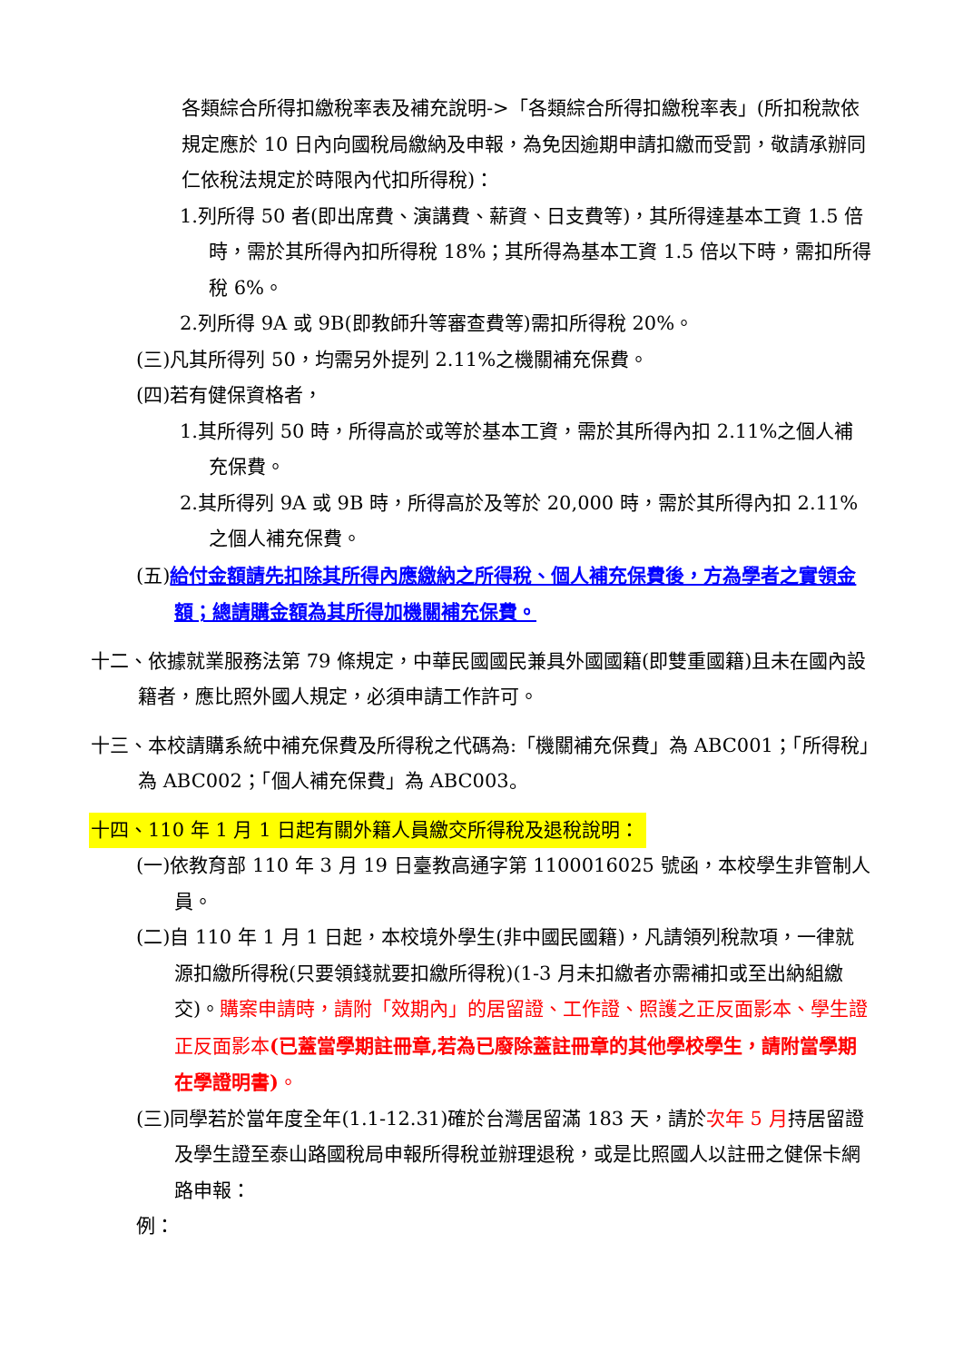各類綜合所得扣繳稅率表及補充說明->「各類綜合所得扣繳稅率表」(所扣稅款依規定應於 10 日內向國稅局繳納及申報，為免因逾期申請扣繳而受罰，敬請承辦同仁依稅法規定於時限內代扣所得稅)：
1.列所得 50 者(即出席費、演講費、薪資、日支費等)，其所得達基本工資 1.5 倍時，需於其所得內扣所得稅 18%；其所得為基本工資 1.5 倍以下時，需扣所得稅 6%。
2.列所得 9A 或 9B(即教師升等審查費等)需扣所得稅 20%。
(三)凡其所得列 50，均需另外提列 2.11%之機關補充保費。
(四)若有健保資格者，
1.其所得列 50 時，所得高於或等於基本工資，需於其所得內扣 2.11%之個人補充保費。
2.其所得列 9A 或 9B 時，所得高於及等於 20,000 時，需於其所得內扣 2.11%之個人補充保費。
(五)給付金額請先扣除其所得內應繳納之所得稅、個人補充保費後，方為學者之實領金額；總請購金額為其所得加機關補充保費。
十二、依據就業服務法第 79 條規定，中華民國國民兼具外國國籍(即雙重國籍)且未在國內設籍者，應比照外國人規定，必須申請工作許可。
十三、本校請購系統中補充保費及所得稅之代碼為:「機關補充保費」為 ABC001；「所得稅」為 ABC002；「個人補充保費」為 ABC003。
十四、110 年 1 月 1 日起有關外籍人員繳交所得稅及退稅說明：
(一)依教育部 110 年 3 月 19 日臺教高通字第 1100016025 號函，本校學生非管制人員。
(二)自 110 年 1 月 1 日起，本校境外學生(非中國民國籍)，凡請領列稅款項，一律就源扣繳所得稅(只要領錢就要扣繳所得稅)(1-3 月未扣繳者亦需補扣或至出納組繳交)。購案申請時，請附「效期內」的居留證、工作證、照護之正反面影本、學生證正反面影本(已蓋當學期註冊章,若為已廢除蓋註冊章的其他學校學生，請附當學期在學證明書)。
(三)同學若於當年度全年(1.1-12.31)確於台灣居留滿 183 天，請於次年 5 月持居留證及學生證至泰山路國稅局申報所得稅並辦理退稅，或是比照國人以註冊之健保卡網路申報：
例：